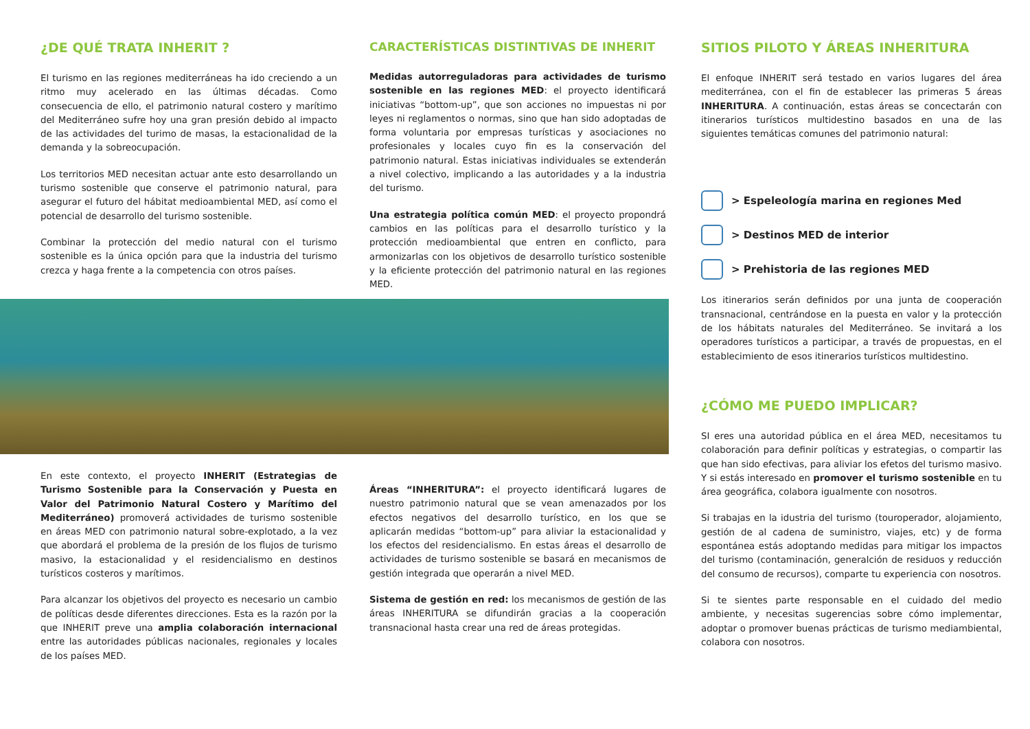¿DE QUÉ TRATA INHERIT ?
El turismo en las regiones mediterráneas ha ido creciendo a un ritmo muy acelerado en las últimas décadas. Como consecuencia de ello, el patrimonio natural costero y marítimo del Mediterráneo sufre hoy una gran presión debido al impacto de las actividades del turimo de masas, la estacionalidad de la demanda y la sobreocupación.
Los territorios MED necesitan actuar ante esto desarrollando un turismo sostenible que conserve el patrimonio natural, para asegurar el futuro del hábitat medioambiental MED, así como el potencial de desarrollo del turismo sostenible.
Combinar la protección del medio natural con el turismo sostenible es la única opción para que la industria del turismo crezca y haga frente a la competencia con otros países.
CARACTERÍSTICAS DISTINTIVAS DE INHERIT
Medidas autorreguladoras para actividades de turismo sostenible en las regiones MED: el proyecto identificará iniciativas “bottom-up”, que son acciones no impuestas ni por leyes ni reglamentos o normas, sino que han sido adoptadas de forma voluntaria por empresas turísticas y asociaciones no profesionales y locales cuyo fin es la conservación del patrimonio natural. Estas iniciativas individuales se extenderán a nivel colectivo, implicando a las autoridades y a la industria del turismo.
Una estrategia política común MED: el proyecto propondrá cambios en las políticas para el desarrollo turístico y la protección medioambiental que entren en conflicto, para armonizarlas con los objetivos de desarrollo turístico sostenible y la eficiente protección del patrimonio natural en las regiones MED.
En este contexto, el proyecto INHERIT (Estrategias de Turismo Sostenible para la Conservación y Puesta en Valor del Patrimonio Natural Costero y Marítimo del Mediterráneo) promoverá actividades de turismo sostenible en áreas MED con patrimonio natural sobre-explotado, a la vez que abordará el problema de la presión de los flujos de turismo masivo, la estacionalidad y el residencialismo en destinos turísticos costeros y marítimos.
Para alcanzar los objetivos del proyecto es necesario un cambio de políticas desde diferentes direcciones. Esta es la razón por la que INHERIT preve una amplia colaboración internacional entre las autoridades públicas nacionales, regionales y locales de los países MED.
Áreas “INHERITURA”: el proyecto identificará lugares de nuestro patrimonio natural que se vean amenazados por los efectos negativos del desarrollo turístico, en los que se aplicarán medidas “bottom-up” para aliviar la estacionalidad y los efectos del residencialismo. En estas áreas el desarrollo de actividades de turismo sostenible se basará en mecanismos de gestión integrada que operarán a nivel MED.
Sistema de gestión en red: los mecanismos de gestión de las áreas INHERITURA se difundirán gracias a la cooperación transnacional hasta crear una red de áreas protegidas.
SITIOS PILOTO Y ÁREAS INHERITURA
El enfoque INHERIT será testado en varios lugares del área mediterránea, con el fin de establecer las primeras 5 áreas INHERITURA. A continuación, estas áreas se concectarán con itinerarios turísticos multidestino basados en una de las siguientes temáticas comunes del patrimonio natural:
> Espeleología marina en regiones Med
> Destinos MED de interior
> Prehistoria de las regiones MED
Los itinerarios serán definidos por una junta de cooperación transnacional, centrándose en la puesta en valor y la protección de los hábitats naturales del Mediterráneo. Se invitará a los operadores turísticos a participar, a través de propuestas, en el establecimiento de esos itinerarios turísticos multidestino.
¿CÓMO ME PUEDO IMPLICAR?
SI eres una autoridad pública en el área MED, necesitamos tu colaboración para definir políticas y estrategias, o compartir las que han sido efectivas, para aliviar los efetos del turismo masivo. Y si estás interesado en promover el turismo sostenible en tu área geográfica, colabora igualmente con nosotros.
Si trabajas en la idustria del turismo (touroperador, alojamiento, gestión de al cadena de suministro, viajes, etc) y de forma espontánea estás adoptando medidas para mitigar los impactos del turismo (contaminación, generalción de residuos y reducción del consumo de recursos), comparte tu experiencia con nosotros.
Si te sientes parte responsable en el cuidado del medio ambiente, y necesitas sugerencias sobre cómo implementar, adoptar o promover buenas prácticas de turismo mediambiental, colabora con nosotros.